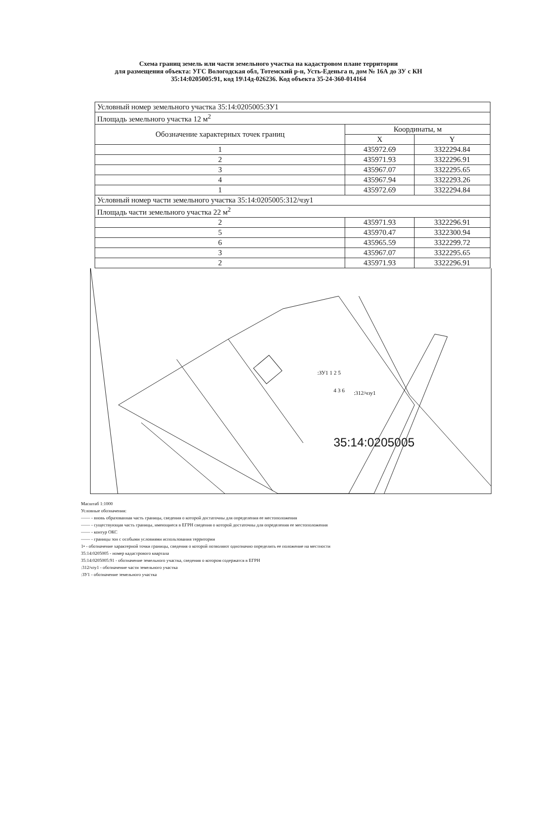Схема границ земель или части земельного участка на кадастровом плане территории
для размещения объекта: УГС Вологодская обл, Тотемский р-н, Усть-Еденьга п, дом № 16А до ЗУ с КН
35:14:0205005:91, код 19\14д-026236. Код объекта 35-24-360-014164
| Условный номер земельного участка 35:14:0205005:ЗУ1 | | |
| Площадь земельного участка 12 м<sup>2</sup> | | |
| Обозначение характерных точек границ | Координаты, м | |
| | X | Y |
| 1 | 435972.69 | 3322294.84 |
| 2 | 435971.93 | 3322296.91 |
| 3 | 435967.07 | 3322295.65 |
| 4 | 435967.94 | 3322293.26 |
| 1 | 435972.69 | 3322294.84 |
| Условный номер части земельного участка 35:14:0205005:312/чзу1 | | |
| Площадь части земельного участка 22 м<sup>2</sup> | | |
| 2 | 435971.93 | 3322296.91 |
| 5 | 435970.47 | 3322300.94 |
| 6 | 435965.59 | 3322299.72 |
| 3 | 435967.07 | 3322295.65 |
| 2 | 435971.93 | 3322296.91 |
:ЗУ1 1 2 5
:312/чзу1
4 3 6
35:14:0205005
Масштаб 1:1000
Условные обозначения:
—— - вновь образованная часть границы, сведения о которой достаточны для определения ее местоположения
—— - существующая часть границы, имеющиеся в ЕГРН сведения о которой достаточны для определения ее местоположения
—— - контур ОКС
—— - границы зон с особыми условиями использования территории
1• - обозначение характерной точки границы, сведения о которой позволяют однозначно определить ее положение на местности
35:14:0205005 - номер кадастрового квартала
35:14:0205005:91 - обозначение земельного участка, сведения о котором содержатся в ЕГРН
:312/чзу1 - обозначение части земельного участка
:ЗУ1 - обозначение земельного участка